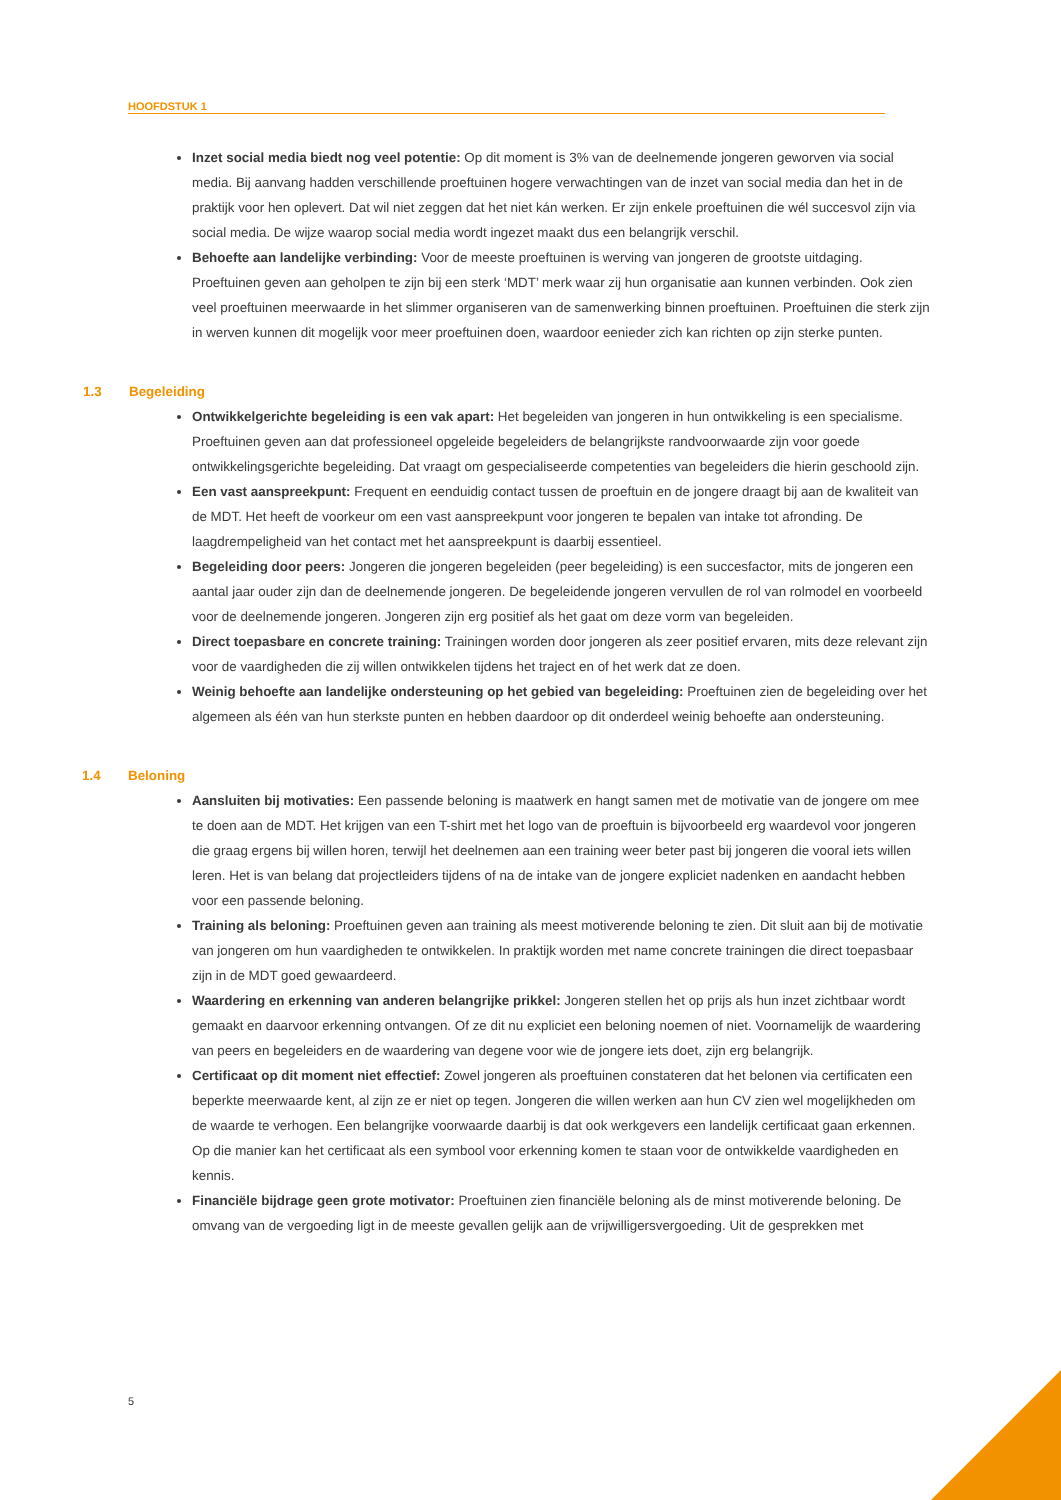HOOFDSTUK 1
Inzet social media biedt nog veel potentie: Op dit moment is 3% van de deelnemende jongeren geworven via social media. Bij aanvang hadden verschillende proeftuinen hogere verwachtingen van de inzet van social media dan het in de praktijk voor hen oplevert. Dat wil niet zeggen dat het niet kán werken. Er zijn enkele proeftuinen die wél succesvol zijn via social media. De wijze waarop social media wordt ingezet maakt dus een belangrijk verschil.
Behoefte aan landelijke verbinding: Voor de meeste proeftuinen is werving van jongeren de grootste uitdaging. Proeftuinen geven aan geholpen te zijn bij een sterk ‘MDT’ merk waar zij hun organisatie aan kunnen verbinden. Ook zien veel proeftuinen meerwaarde in het slimmer organiseren van de samenwerking binnen proeftuinen. Proeftuinen die sterk zijn in werven kunnen dit mogelijk voor meer proeftuinen doen, waardoor eenieder zich kan richten op zijn sterke punten.
1.3 Begeleiding
Ontwikkelgerichte begeleiding is een vak apart: Het begeleiden van jongeren in hun ontwikkeling is een specialisme. Proeftuinen geven aan dat professioneel opgeleide begeleiders de belangrijkste randvoorwaarde zijn voor goede ontwikkelingsgerichte begeleiding. Dat vraagt om gespecialiseerde competenties van begeleiders die hierin geschoold zijn.
Een vast aanspreekpunt: Frequent en eenduidig contact tussen de proeftuin en de jongere draagt bij aan de kwaliteit van de MDT. Het heeft de voorkeur om een vast aanspreekpunt voor jongeren te bepalen van intake tot afronding. De laagdrempeligheid van het contact met het aanspreekpunt is daarbij essentieel.
Begeleiding door peers: Jongeren die jongeren begeleiden (peer begeleiding) is een succesfactor, mits de jongeren een aantal jaar ouder zijn dan de deelnemende jongeren. De begeleidende jongeren vervullen de rol van rolmodel en voorbeeld voor de deelnemende jongeren. Jongeren zijn erg positief als het gaat om deze vorm van begeleiden.
Direct toepasbare en concrete training: Trainingen worden door jongeren als zeer positief ervaren, mits deze relevant zijn voor de vaardigheden die zij willen ontwikkelen tijdens het traject en of het werk dat ze doen.
Weinig behoefte aan landelijke ondersteuning op het gebied van begeleiding: Proeftuinen zien de begeleiding over het algemeen als één van hun sterkste punten en hebben daardoor op dit onderdeel weinig behoefte aan ondersteuning.
1.4 Beloning
Aansluiten bij motivaties: Een passende beloning is maatwerk en hangt samen met de motivatie van de jongere om mee te doen aan de MDT. Het krijgen van een T-shirt met het logo van de proeftuin is bijvoorbeeld erg waardevol voor jongeren die graag ergens bij willen horen, terwijl het deelnemen aan een training weer beter past bij jongeren die vooral iets willen leren. Het is van belang dat projectleiders tijdens of na de intake van de jongere expliciet nadenken en aandacht hebben voor een passende beloning.
Training als beloning: Proeftuinen geven aan training als meest motiverende beloning te zien. Dit sluit aan bij de motivatie van jongeren om hun vaardigheden te ontwikkelen. In praktijk worden met name concrete trainingen die direct toepasbaar zijn in de MDT goed gewaardeerd.
Waardering en erkenning van anderen belangrijke prikkel: Jongeren stellen het op prijs als hun inzet zichtbaar wordt gemaakt en daarvoor erkenning ontvangen. Of ze dit nu expliciet een beloning noemen of niet. Voornamelijk de waardering van peers en begeleiders en de waardering van degene voor wie de jongere iets doet, zijn erg belangrijk.
Certificaat op dit moment niet effectief: Zowel jongeren als proeftuinen constateren dat het belonen via certificaten een beperkte meerwaarde kent, al zijn ze er niet op tegen. Jongeren die willen werken aan hun CV zien wel mogelijkheden om de waarde te verhogen. Een belangrijke voorwaarde daarbij is dat ook werkgevers een landelijk certificaat gaan erkennen. Op die manier kan het certificaat als een symbool voor erkenning komen te staan voor de ontwikkelde vaardigheden en kennis.
Financiële bijdrage geen grote motivator: Proeftuinen zien financiële beloning als de minst motiverende beloning. De omvang van de vergoeding ligt in de meeste gevallen gelijk aan de vrijwilligersvergoeding. Uit de gesprekken met
5